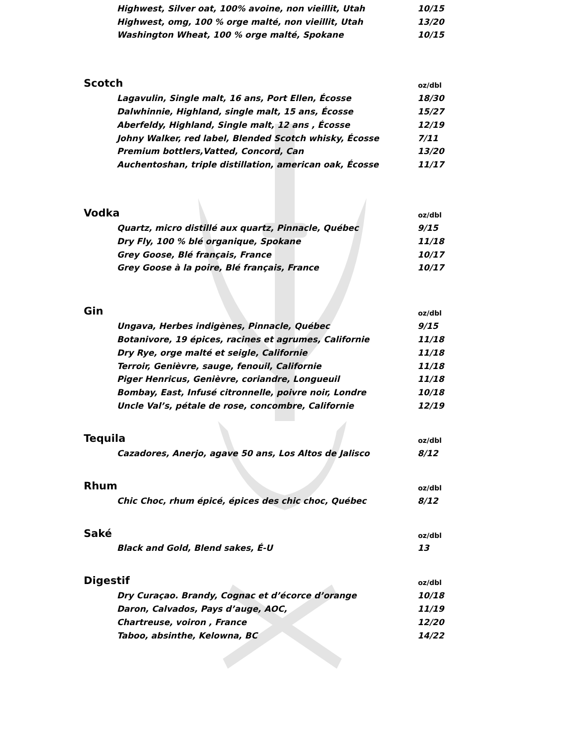| Highwest, Silver oat, 100% avoine, non vieillit, Utah | 10/15 |
| Highwest, omg, 100 % orge malté, non vieillit, Utah | 13/20 |
| Washington Wheat, 100 % orge malté, Spokane | 10/15 |
| Scotch | oz/dbl |
| Lagavulin, Single malt, 16 ans, Port Ellen, Écosse | 18/30 |
| Dalwhinnie, Highland, single malt, 15 ans, Écosse | 15/27 |
| Aberfeldy, Highland, Single malt, 12 ans , Écosse | 12/19 |
| Johny Walker, red label, Blended Scotch whisky, Écosse | 7/11 |
| Premium bottlers,Vatted, Concord, Can | 13/20 |
| Auchentoshan, triple distillation, american oak, Écosse | 11/17 |
| Vodka | oz/dbl |
| Quartz, micro distillé aux quartz, Pinnacle, Québec | 9/15 |
| Dry Fly, 100 % blé organique, Spokane | 11/18 |
| Grey Goose, Blé français, France | 10/17 |
| Grey Goose à la poire, Blé français, France | 10/17 |
| Gin | oz/dbl |
| Ungava, Herbes indigènes, Pinnacle, Québec | 9/15 |
| Botanivore, 19 épices, racines et agrumes, Californie | 11/18 |
| Dry Rye, orge malté et seigle, Californie | 11/18 |
| Terroir, Genièvre, sauge, fenouil, Californie | 11/18 |
| Piger Henricus, Genièvre, coriandre, Longueuil | 11/18 |
| Bombay, East, Infusé citronnelle, poivre noir, Londre | 10/18 |
| Uncle Val’s, pétale de rose, concombre, Californie | 12/19 |
| Tequila | oz/dbl |
| Cazadores, Anerjo, agave 50 ans, Los Altos de Jalisco | 8/12 |
| Rhum | oz/dbl |
| Chic Choc, rhum épicé, épices des chic choc, Québec | 8/12 |
| Saké | oz/dbl |
| Black and Gold, Blend sakes, É-U | 13 |
| Digestif | oz/dbl |
| Dry Curaçao. Brandy, Cognac et d’écorce d’orange | 10/18 |
| Daron, Calvados, Pays d’auge, AOC, | 11/19 |
| Chartreuse, voiron , France | 12/20 |
| Taboo, absinthe, Kelowna, BC | 14/22 |